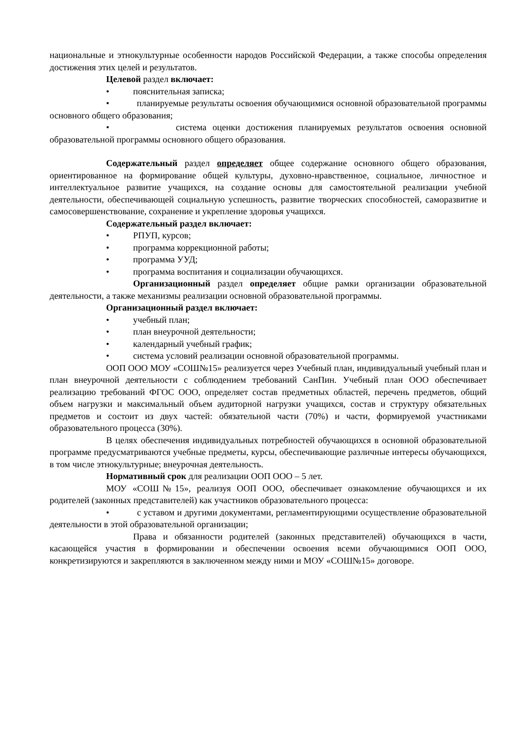национальные и этнокультурные особенности народов Российской Федерации, а также способы определения достижения этих целей и результатов.
Целевой раздел включает:
• пояснительная записка;
• планируемые результаты освоения обучающимися основной образовательной программы основного общего образования;
• система оценки достижения планируемых результатов освоения основной образовательной программы основного общего образования.
Содержательный раздел определяет общее содержание основного общего образования, ориентированное на формирование общей культуры, духовно-нравственное, социальное, личностное и интеллектуальное развитие учащихся, на создание основы для самостоятельной реализации учебной деятельности, обеспечивающей социальную успешность, развитие творческих способностей, саморазвитие и самосовершенствование, сохранение и укрепление здоровья учащихся.
Содержательный раздел включает:
• РПУП, курсов;
• программа коррекционной работы;
• программа УУД;
• программа воспитания и социализации обучающихся.
Организационный раздел определяет общие рамки организации образовательной деятельности, а также механизмы реализации основной образовательной программы.
Организационный раздел включает:
• учебный план;
• план внеурочной деятельности;
• календарный учебный график;
• система условий реализации основной образовательной программы.
ООП ООО МОУ «СОШ№15» реализуется через Учебный план, индивидуальный учебный план и план внеурочной деятельности с соблюдением требований СанПин. Учебный план ООО обеспечивает реализацию требований ФГОС ООО, определяет состав предметных областей, перечень предметов, общий объем нагрузки и максимальный объем аудиторной нагрузки учащихся, состав и структуру обязательных предметов и состоит из двух частей: обязательной части (70%) и части, формируемой участниками образовательного процесса (30%).
В целях обеспечения индивидуальных потребностей обучающихся в основной образовательной программе предусматриваются учебные предметы, курсы, обеспечивающие различные интересы обучающихся, в том числе этнокультурные; внеурочная деятельность.
Нормативный срок для реализации ООП ООО – 5 лет.
МОУ «СОШ№15», реализуя ООП ООО, обеспечивает ознакомление обучающихся и их родителей (законных представителей) как участников образовательного процесса:
• с уставом и другими документами, регламентирующими осуществление образовательной деятельности в этой образовательной организации;
Права и обязанности родителей (законных представителей) обучающихся в части, касающейся участия в формировании и обеспечении освоения всеми обучающимися ООП ООО, конкретизируются и закрепляются в заключенном между ними и МОУ «СОШ№15» договоре.